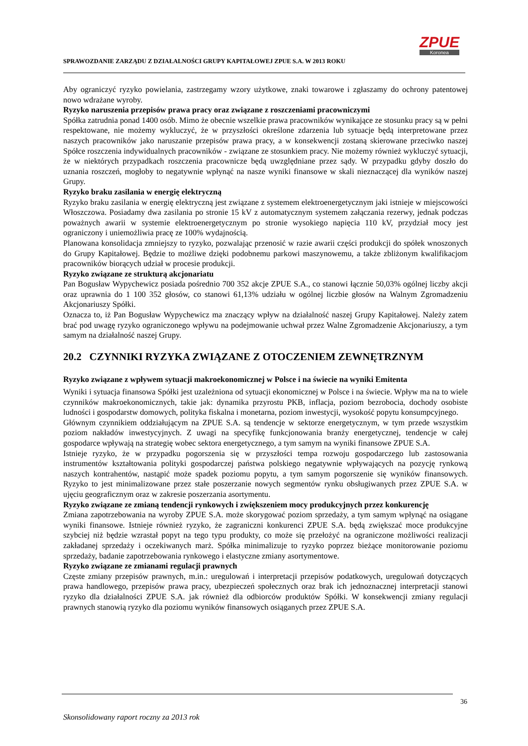SPRAWOZDANIE ZARZĄDU Z DZIAŁALNOŚCI GRUPY KAPITAŁOWEJ ZPUE S.A. W 2013 ROKU
ZPUE
Koronea
Aby ograniczyć ryzyko powielania, zastrzegamy wzory użytkowe, znaki towarowe i zgłaszamy do ochrony patentowej nowo wdrażane wyroby.
Ryzyko naruszenia przepisów prawa pracy oraz związane z roszczeniami pracowniczymi
Spółka zatrudnia ponad 1400 osób. Mimo że obecnie wszelkie prawa pracowników wynikające ze stosunku pracy są w pełni respektowane, nie możemy wykluczyć, że w przyszłości określone zdarzenia lub sytuacje będą interpretowane przez naszych pracowników jako naruszanie przepisów prawa pracy, a w konsekwencji zostaną skierowane przeciwko naszej Spółce roszczenia indywidualnych pracowników - związane ze stosunkiem pracy. Nie możemy również wykluczyć sytuacji, że w niektórych przypadkach roszczenia pracownicze będą uwzględniane przez sądy. W przypadku gdyby doszło do uznania roszczeń, mogłoby to negatywnie wpłynąć na nasze wyniki finansowe w skali nieznaczącej dla wyników naszej Grupy.
Ryzyko braku zasilania w energię elektryczną
Ryzyko braku zasilania w energię elektryczną jest związane z systemem elektroenergetycznym jaki istnieje w miejscowości Włoszczowa. Posiadamy dwa zasilania po stronie 15 kV z automatycznym systemem załączania rezerwy, jednak podczas poważnych awarii w systemie elektroenergetycznym po stronie wysokiego napięcia 110 kV, przydział mocy jest ograniczony i uniemożliwia pracę ze 100% wydajnością.
Planowana konsolidacja zmniejszy to ryzyko, pozwalając przenosić w razie awarii części produkcji do spółek wnoszonych do Grupy Kapitałowej. Będzie to możliwe dzięki podobnemu parkowi maszynowemu, a także zbliżonym kwalifikacjom pracowników biorących udział w procesie produkcji.
Ryzyko związane ze strukturą akcjonariatu
Pan Bogusław Wypychewicz posiada pośrednio 700 352 akcje ZPUE S.A., co stanowi łącznie 50,03% ogólnej liczby akcji oraz uprawnia do 1 100 352 głosów, co stanowi 61,13% udziału w ogólnej liczbie głosów na Walnym Zgromadzeniu Akcjonariuszy Spółki.
Oznacza to, iż Pan Bogusław Wypychewicz ma znaczący wpływ na działalność naszej Grupy Kapitałowej. Należy zatem brać pod uwagę ryzyko ograniczonego wpływu na podejmowanie uchwał przez Walne Zgromadzenie Akcjonariuszy, a tym samym na działalność naszej Grupy.
20.2 CZYNNIKI RYZYKA ZWIĄZANE Z OTOCZENIEM ZEWNĘTRZNYM
Ryzyko związane z wpływem sytuacji makroekonomicznej w Polsce i na świecie na wyniki Emitenta
Wyniki i sytuacja finansowa Spółki jest uzależniona od sytuacji ekonomicznej w Polsce i na świecie. Wpływ ma na to wiele czynników makroekonomicznych, takie jak: dynamika przyrostu PKB, inflacja, poziom bezrobocia, dochody osobiste ludności i gospodarstw domowych, polityka fiskalna i monetarna, poziom inwestycji, wysokość popytu konsumpcyjnego.
Głównym czynnikiem oddziałującym na ZPUE S.A. są tendencje w sektorze energetycznym, w tym przede wszystkim poziom nakładów inwestycyjnych. Z uwagi na specyfikę funkcjonowania branży energetycznej, tendencje w całej gospodarce wpływają na strategię wobec sektora energetycznego, a tym samym na wyniki finansowe ZPUE S.A.
Istnieje ryzyko, że w przypadku pogorszenia się w przyszłości tempa rozwoju gospodarczego lub zastosowania instrumentów kształtowania polityki gospodarczej państwa polskiego negatywnie wpływających na pozycję rynkową naszych kontrahentów, nastąpić może spadek poziomu popytu, a tym samym pogorszenie się wyników finansowych. Ryzyko to jest minimalizowane przez stałe poszerzanie nowych segmentów rynku obsługiwanych przez ZPUE S.A. w ujęciu geograficznym oraz w zakresie poszerzania asortymentu.
Ryzyko związane ze zmianą tendencji rynkowych i zwiększeniem mocy produkcyjnych przez konkurencję
Zmiana zapotrzebowania na wyroby ZPUE S.A. może skorygować poziom sprzedaży, a tym samym wpłynąć na osiągane wyniki finansowe. Istnieje również ryzyko, że zagraniczni konkurenci ZPUE S.A. będą zwiększać moce produkcyjne szybciej niż będzie wzrastał popyt na tego typu produkty, co może się przełożyć na ograniczone możliwości realizacji zakładanej sprzedaży i oczekiwanych marż. Spółka minimalizuje to ryzyko poprzez bieżące monitorowanie poziomu sprzedaży, badanie zapotrzebowania rynkowego i elastyczne zmiany asortymentowe.
Ryzyko związane ze zmianami regulacji prawnych
Częste zmiany przepisów prawnych, m.in.: uregulowań i interpretacji przepisów podatkowych, uregulowań dotyczących prawa handlowego, przepisów prawa pracy, ubezpieczeń społecznych oraz brak ich jednoznacznej interpretacji stanowi ryzyko dla działalności ZPUE S.A. jak również dla odbiorców produktów Spółki. W konsekwencji zmiany regulacji prawnych stanowią ryzyko dla poziomu wyników finansowych osiąganych przez ZPUE S.A.
36
Skonsolidowany raport roczny za 2013 rok